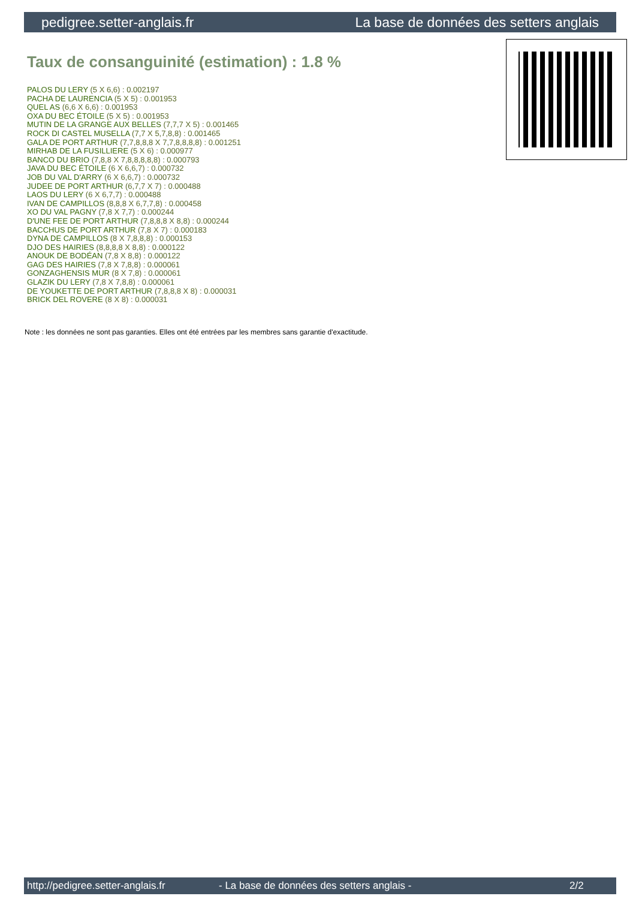pedigree.setter-anglais.fr La base de données des setters anglais
Taux de consanguinité (estimation) : 1.8 %
PALOS DU LERY (5 X 6,6) : 0.002197
PACHA DE LAURENCIA (5 X 5) : 0.001953
QUEL AS (6,6 X 6,6) : 0.001953
OXA DU BEC ÉTOILE (5 X 5) : 0.001953
MUTIN DE LA GRANGE AUX BELLES (7,7,7 X 5) : 0.001465
ROCK DI CASTEL MUSELLA (7,7 X 5,7,8,8) : 0.001465
GALA DE PORT ARTHUR (7,7,8,8,8 X 7,7,8,8,8,8) : 0.001251
MIRHAB DE LA FUSILLIERE (5 X 6) : 0.000977
BANCO DU BRIO (7,8,8 X 7,8,8,8,8,8) : 0.000793
JAVA DU BEC ÉTOILE (6 X 6,6,7) : 0.000732
JOB DU VAL D'ARRY (6 X 6,6,7) : 0.000732
JUDEE DE PORT ARTHUR (6,7,7 X 7) : 0.000488
LAOS DU LERY (6 X 6,7,7) : 0.000488
IVAN DE CAMPILLOS (8,8,8 X 6,7,7,8) : 0.000458
XO DU VAL PAGNY (7,8 X 7,7) : 0.000244
D'UNE FEE DE PORT ARTHUR (7,8,8,8 X 8,8) : 0.000244
BACCHUS DE PORT ARTHUR (7,8 X 7) : 0.000183
DYNA DE CAMPILLOS (8 X 7,8,8,8) : 0.000153
DJO DES HAIRIES (8,8,8,8 X 8,8) : 0.000122
ANOUK DE BODÉAN (7,8 X 8,8) : 0.000122
GAG DES HAIRIES (7,8 X 7,8,8) : 0.000061
GONZAGHENSIS MUR (8 X 7,8) : 0.000061
GLAZIK DU LERY (7,8 X 7,8,8) : 0.000061
DE YOUKETTE DE PORT ARTHUR (7,8,8,8 X 8) : 0.000031
BRICK DEL ROVERE (8 X 8) : 0.000031
Note : les données ne sont pas garanties. Elles ont été entrées par les membres sans garantie d'exactitude.
http://pedigree.setter-anglais.fr - La base de données des setters anglais - 2/2